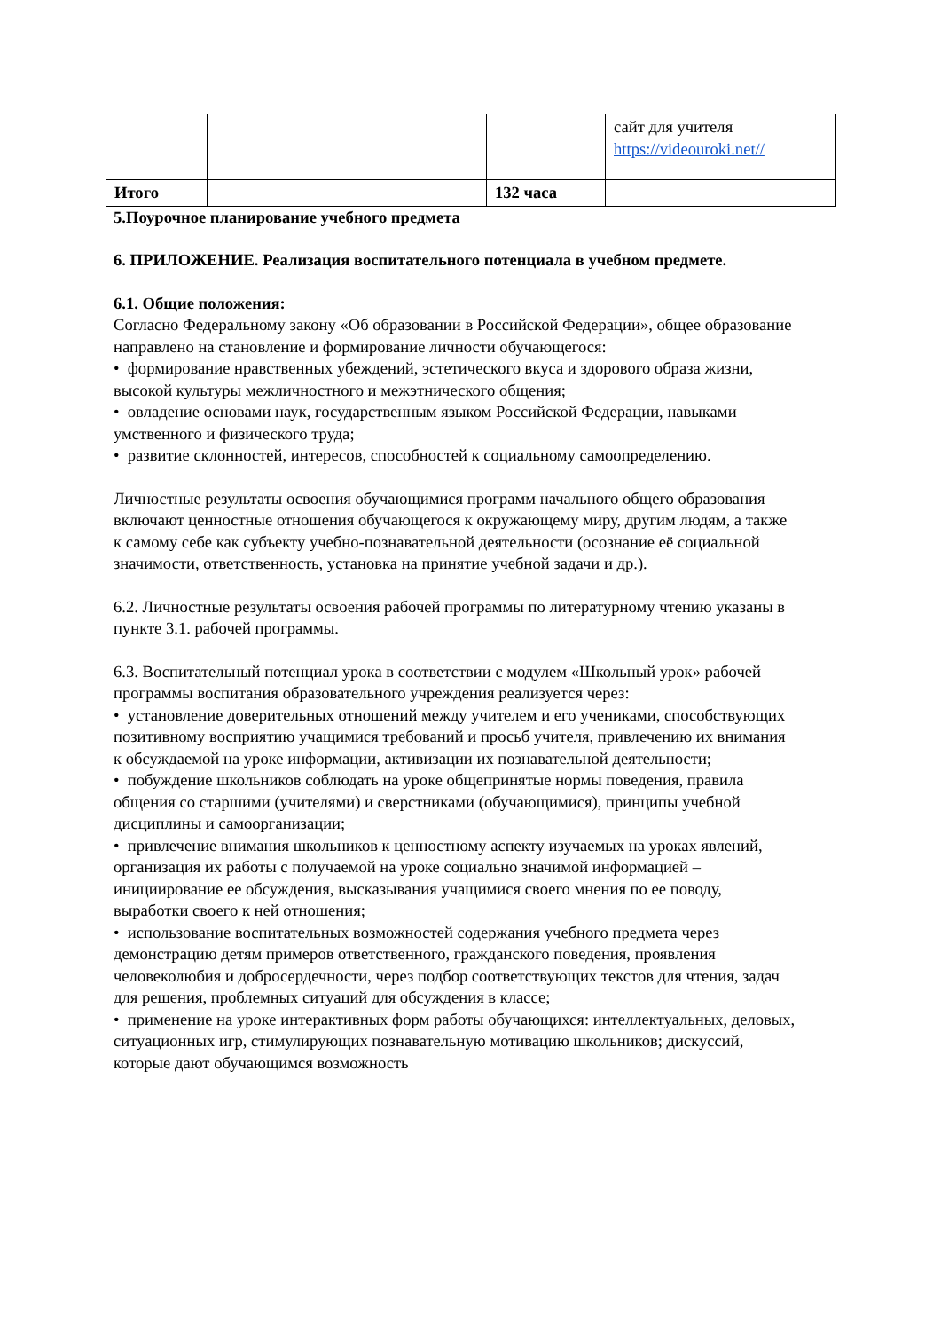| | | | сайт для учителя https://videouroki.net// |
| Итого | | 132 часа | |
5.Поурочное планирование учебного предмета
6. ПРИЛОЖЕНИЕ. Реализация воспитательного потенциала в учебном предмете.
6.1. Общие положения:
Согласно Федеральному закону «Об образовании в Российской Федерации», общее образование направлено на становление и формирование личности обучающегося:
• формирование нравственных убеждений, эстетического вкуса и здорового образа жизни, высокой культуры межличностного и межэтнического общения;
• овладение основами наук, государственным языком Российской Федерации, навыками умственного и физического труда;
• развитие склонностей, интересов, способностей к социальному самоопределению.
Личностные результаты освоения обучающимися программ начального общего образования включают ценностные отношения обучающегося к окружающему миру, другим людям, а также к самому себе как субъекту учебно-познавательной деятельности (осознание её социальной значимости, ответственность, установка на принятие учебной задачи и др.).
6.2. Личностные результаты освоения рабочей программы по литературному чтению указаны в пункте 3.1. рабочей программы.
6.3. Воспитательный потенциал урока в соответствии с модулем «Школьный урок» рабочей программы воспитания образовательного учреждения реализуется через:
• установление доверительных отношений между учителем и его учениками, способствующих позитивному восприятию учащимися требований и просьб учителя, привлечению их внимания к обсуждаемой на уроке информации, активизации их познавательной деятельности;
• побуждение школьников соблюдать на уроке общепринятые нормы поведения, правила общения со старшими (учителями) и сверстниками (обучающимися), принципы учебной дисциплины и самоорганизации;
• привлечение внимания школьников к ценностному аспекту изучаемых на уроках явлений, организация их работы с получаемой на уроке социально значимой информацией – инициирование ее обсуждения, высказывания учащимися своего мнения по ее поводу, выработки своего к ней отношения;
• использование воспитательных возможностей содержания учебного предмета через демонстрацию детям примеров ответственного, гражданского поведения, проявления человеколюбия и добросердечности, через подбор соответствующих текстов для чтения, задач для решения, проблемных ситуаций для обсуждения в классе;
• применение на уроке интерактивных форм работы обучающихся: интеллектуальных, деловых, ситуационных игр, стимулирующих познавательную мотивацию школьников; дискуссий, которые дают обучающимся возможность